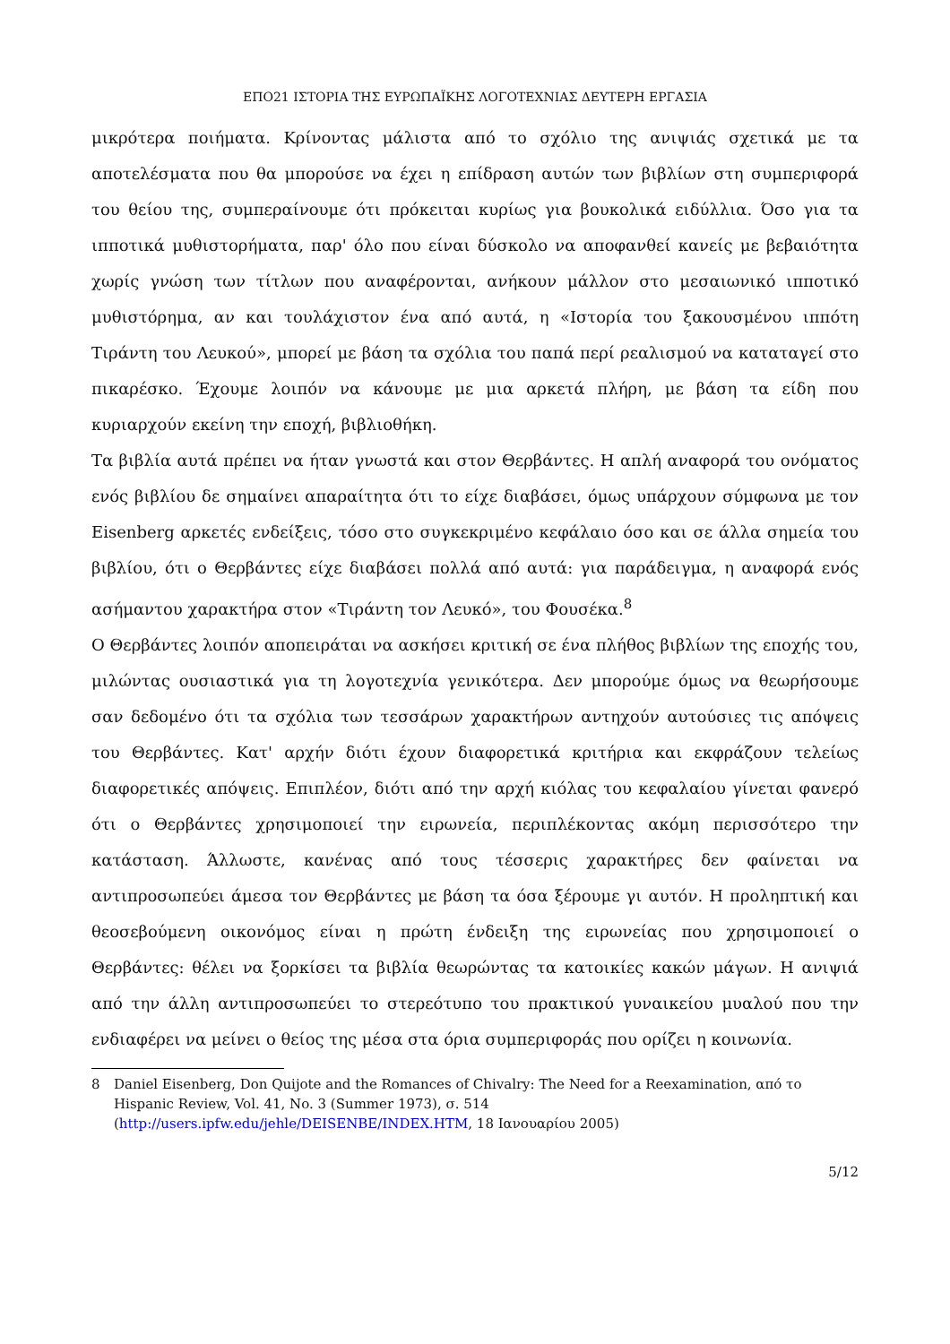ΕΠΟ21 ΙΣΤΟΡΙΑ ΤΗΣ ΕΥΡΩΠΑΪΚΗΣ ΛΟΓΟΤΕΧΝΙΑΣ ΔΕΥΤΕΡΗ ΕΡΓΑΣΙΑ
μικρότερα ποιήματα. Κρίνοντας μάλιστα από το σχόλιο της ανιψιάς σχετικά με τα αποτελέσματα που θα μπορούσε να έχει η επίδραση αυτών των βιβλίων στη συμπεριφορά του θείου της, συμπεραίνουμε ότι πρόκειται κυρίως για βουκολικά ειδύλλια. Όσο για τα ιπποτικά μυθιστορήματα, παρ' όλο που είναι δύσκολο να αποφανθεί κανείς με βεβαιότητα χωρίς γνώση των τίτλων που αναφέρονται, ανήκουν μάλλον στο μεσαιωνικό ιπποτικό μυθιστόρημα, αν και τουλάχιστον ένα από αυτά, η «Ιστορία του ξακουσμένου ιππότη Τιράντη του Λευκού», μπορεί με βάση τα σχόλια του παπά περί ρεαλισμού να καταταγεί στο πικαρέσκο. Έχουμε λοιπόν να κάνουμε με μια αρκετά πλήρη, με βάση τα είδη που κυριαρχούν εκείνη την εποχή, βιβλιοθήκη.
Τα βιβλία αυτά πρέπει να ήταν γνωστά και στον Θερβάντες. Η απλή αναφορά του ονόματος ενός βιβλίου δε σημαίνει απαραίτητα ότι το είχε διαβάσει, όμως υπάρχουν σύμφωνα με τον Eisenberg αρκετές ενδείξεις, τόσο στο συγκεκριμένο κεφάλαιο όσο και σε άλλα σημεία του βιβλίου, ότι ο Θερβάντες είχε διαβάσει πολλά από αυτά: για παράδειγμα, η αναφορά ενός ασήμαντου χαρακτήρα στον «Τιράντη τον Λευκό», του Φουσέκα.<sup>8</sup>
Ο Θερβάντες λοιπόν αποπειράται να ασκήσει κριτική σε ένα πλήθος βιβλίων της εποχής του, μιλώντας ουσιαστικά για τη λογοτεχνία γενικότερα. Δεν μπορούμε όμως να θεωρήσουμε σαν δεδομένο ότι τα σχόλια των τεσσάρων χαρακτήρων αντηχούν αυτούσιες τις απόψεις του Θερβάντες. Κατ' αρχήν διότι έχουν διαφορετικά κριτήρια και εκφράζουν τελείως διαφορετικές απόψεις. Επιπλέον, διότι από την αρχή κιόλας του κεφαλαίου γίνεται φανερό ότι ο Θερβάντες χρησιμοποιεί την ειρωνεία, περιπλέκοντας ακόμη περισσότερο την κατάσταση. Άλλωστε, κανένας από τους τέσσερις χαρακτήρες δεν φαίνεται να αντιπροσωπεύει άμεσα τον Θερβάντες με βάση τα όσα ξέρουμε γι αυτόν. Η προληπτική και θεοσεβούμενη οικονόμος είναι η πρώτη ένδειξη της ειρωνείας που χρησιμοποιεί ο Θερβάντες: θέλει να ξορκίσει τα βιβλία θεωρώντας τα κατοικίες κακών μάγων. Η ανιψιά από την άλλη αντιπροσωπεύει το στερεότυπο του πρακτικού γυναικείου μυαλού που την ενδιαφέρει να μείνει ο θείος της μέσα στα όρια συμπεριφοράς που ορίζει η κοινωνία.
8 Daniel Eisenberg, Don Quijote and the Romances of Chivalry: The Need for a Reexamination, από το Hispanic Review, Vol. 41, No. 3 (Summer 1973), σ. 514
(http://users.ipfw.edu/jehle/DEISENBE/INDEX.HTM, 18 Ιανουαρίου 2005)
5/12